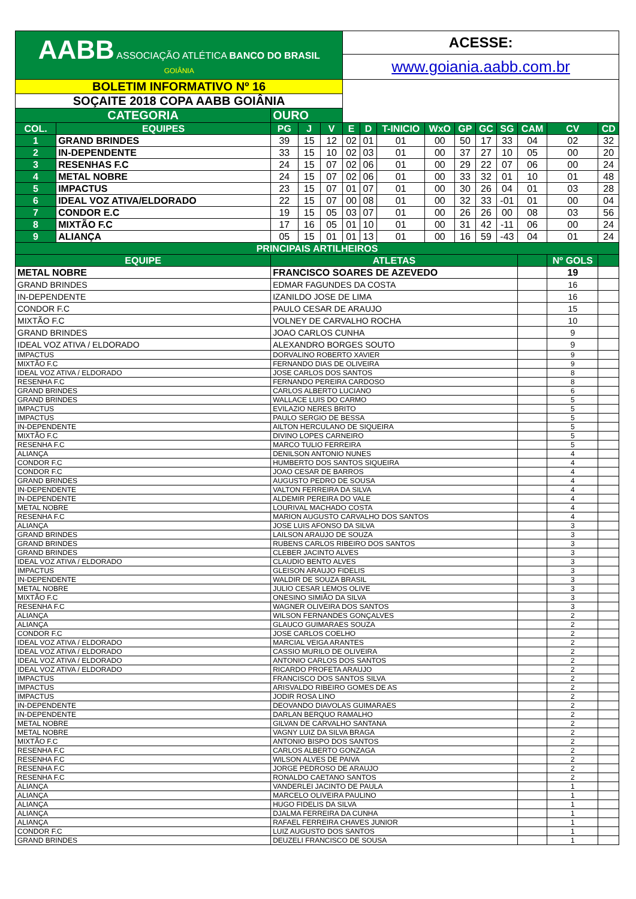| AABB ASSOCIAÇÃO ATLÉTICA BANCO DO BRASIL GOIÂNIA | | | | | ACESSE: | | | | | | | | | |
| | | | | | www.goiania.aabb.com.br | | | | | | | | | |
| BOLETIM INFORMATIVO Nº 16 | | | | | | | | | | | | | | |
| SOÇAITE 2018 COPA AABB GOIÂNIA | | | | | | | | | | | | | | |
| CATEGORIA | | OURO | | | | | | | | | | | | |
| COL. | EQUIPES | PG | J | V | E | D | T-INICIO | WxO | GP | GC | SG | CAM | CV | CD |
| 1 | GRAND BRINDES | 39 | 15 | 12 | 02 | 01 | 01 | 00 | 50 | 17 | 33 | 04 | 02 | 32 |
| 2 | IN-DEPENDENTE | 33 | 15 | 10 | 02 | 03 | 01 | 00 | 37 | 27 | 10 | 05 | 00 | 20 |
| 3 | RESENHAS F.C | 24 | 15 | 07 | 02 | 06 | 01 | 00 | 29 | 22 | 07 | 06 | 00 | 24 |
| 4 | METAL NOBRE | 24 | 15 | 07 | 02 | 06 | 01 | 00 | 33 | 32 | 01 | 10 | 01 | 48 |
| 5 | IMPACTUS | 23 | 15 | 07 | 01 | 07 | 01 | 00 | 30 | 26 | 04 | 01 | 03 | 28 |
| 6 | IDEAL VOZ ATIVA/ELDORADO | 22 | 15 | 07 | 00 | 08 | 01 | 00 | 32 | 33 | -01 | 01 | 00 | 04 |
| 7 | CONDOR E.C | 19 | 15 | 05 | 03 | 07 | 01 | 00 | 26 | 26 | 00 | 08 | 03 | 56 |
| 8 | MIXTÃO F.C | 17 | 16 | 05 | 01 | 10 | 01 | 00 | 31 | 42 | -11 | 06 | 00 | 24 |
| 9 | ALIANÇA | 05 | 15 | 01 | 01 | 13 | 01 | 00 | 16 | 59 | -43 | 04 | 01 | 24 |
| PRINCIPAIS ARTILHEIROS | | | | | | | | | | | | | | |
| EQUIPE | | ATLETAS | | | | | | | | | | | Nº GOLS | |
| METAL NOBRE | | FRANCISCO SOARES DE AZEVEDO | | | | | | | | | | | 19 | |
| GRAND BRINDES | | EDMAR FAGUNDES DA COSTA | | | | | | | | | | | 16 | |
| IN-DEPENDENTE | | IZANILDO JOSE DE LIMA | | | | | | | | | | | 16 | |
| CONDOR F.C | | PAULO CESAR DE ARAUJO | | | | | | | | | | | 15 | |
| MIXTÃO F.C | | VOLNEY DE CARVALHO ROCHA | | | | | | | | | | | 10 | |
| GRAND BRINDES | | JOAO CARLOS CUNHA | | | | | | | | | | | 9 | |
| IDEAL VOZ ATIVA / ELDORADO | | ALEXANDRO BORGES SOUTO | | | | | | | | | | | 9 | |
| IMPACTUS | | DORVALINO ROBERTO XAVIER | | | | | | | | | | | 9 | |
| MIXTÃO F.C | | FERNANDO DIAS DE OLIVEIRA | | | | | | | | | | | 9 | |
| IDEAL VOZ ATIVA / ELDORADO | | JOSE CARLOS DOS SANTOS | | | | | | | | | | | 8 | |
| RESENHA F.C | | FERNANDO PEREIRA CARDOSO | | | | | | | | | | | 8 | |
| GRAND BRINDES | | CARLOS ALBERTO LUCIANO | | | | | | | | | | | 6 | |
| GRAND BRINDES | | WALLACE LUIS DO CARMO | | | | | | | | | | | 5 | |
| IMPACTUS | | EVILAZIO NERES BRITO | | | | | | | | | | | 5 | |
| IMPACTUS | | PAULO SERGIO DE BESSA | | | | | | | | | | | 5 | |
| IN-DEPENDENTE | | AILTON HERCULANO DE SIQUEIRA | | | | | | | | | | | 5 | |
| MIXTÃO F.C | | DIVINO LOPES CARNEIRO | | | | | | | | | | | 5 | |
| RESENHA F.C | | MARCO TULIO FERREIRA | | | | | | | | | | | 5 | |
| ALIANÇA | | DENILSON ANTONIO NUNES | | | | | | | | | | | 4 | |
| CONDOR F.C | | HUMBERTO DOS SANTOS SIQUEIRA | | | | | | | | | | | 4 | |
| CONDOR F.C | | JOAO CESAR DE BARROS | | | | | | | | | | | 4 | |
| GRAND BRINDES | | AUGUSTO PEDRO DE SOUSA | | | | | | | | | | | 4 | |
| IN-DEPENDENTE | | VALTON FERREIRA DA SILVA | | | | | | | | | | | 4 | |
| IN-DEPENDENTE | | ALDEMIR PEREIRA DO VALE | | | | | | | | | | | 4 | |
| METAL NOBRE | | LOURIVAL MACHADO COSTA | | | | | | | | | | | 4 | |
| RESENHA F.C | | MARION AUGUSTO CARVALHO DOS SANTOS | | | | | | | | | | | 4 | |
| ALIANÇA | | JOSE LUIS AFONSO DA SILVA | | | | | | | | | | | 3 | |
| GRAND BRINDES | | LAILSON ARAUJO DE SOUZA | | | | | | | | | | | 3 | |
| GRAND BRINDES | | RUBENS CARLOS RIBEIRO DOS SANTOS | | | | | | | | | | | 3 | |
| GRAND BRINDES | | CLEBER JACINTO ALVES | | | | | | | | | | | 3 | |
| IDEAL VOZ ATIVA / ELDORADO | | CLAUDIO BENTO ALVES | | | | | | | | | | | 3 | |
| IMPACTUS | | GLEISON ARAUJO FIDELIS | | | | | | | | | | | 3 | |
| IN-DEPENDENTE | | WALDIR DE SOUZA BRASIL | | | | | | | | | | | 3 | |
| METAL NOBRE | | JULIO CESAR LEMOS OLIVE | | | | | | | | | | | 3 | |
| MIXTÃO F.C | | ONESINO SIMIÃO DA SILVA | | | | | | | | | | | 3 | |
| RESENHA F.C | | WAGNER OLIVEIRA DOS SANTOS | | | | | | | | | | | 3 | |
| ALIANÇA | | WILSON FERNANDES GONÇALVES | | | | | | | | | | | 2 | |
| ALIANÇA | | GLAUCO GUIMARAES SOUZA | | | | | | | | | | | 2 | |
| CONDOR F.C | | JOSE CARLOS COELHO | | | | | | | | | | | 2 | |
| IDEAL VOZ ATIVA / ELDORADO | | MARCIAL VEIGA ARANTES | | | | | | | | | | | 2 | |
| IDEAL VOZ ATIVA / ELDORADO | | CASSIO MURILO DE OLIVEIRA | | | | | | | | | | | 2 | |
| IDEAL VOZ ATIVA / ELDORADO | | ANTONIO CARLOS DOS SANTOS | | | | | | | | | | | 2 | |
| IDEAL VOZ ATIVA / ELDORADO | | RICARDO PROFETA ARAUJO | | | | | | | | | | | 2 | |
| IMPACTUS | | FRANCISCO DOS SANTOS SILVA | | | | | | | | | | | 2 | |
| IMPACTUS | | ARISVALDO RIBEIRO GOMES DE AS | | | | | | | | | | | 2 | |
| IMPACTUS | | JODIR ROSA LINO | | | | | | | | | | | 2 | |
| IN-DEPENDENTE | | DEOVANDO DIAVOLAS GUIMARAES | | | | | | | | | | | 2 | |
| IN-DEPENDENTE | | DARLAN BERQUO RAMALHO | | | | | | | | | | | 2 | |
| METAL NOBRE | | GILVAN DE CARVALHO SANTANA | | | | | | | | | | | 2 | |
| METAL NOBRE | | VAGNY LUIZ DA SILVA BRAGA | | | | | | | | | | | 2 | |
| MIXTÃO F.C | | ANTONIO BISPO DOS SANTOS | | | | | | | | | | | 2 | |
| RESENHA F.C | | CARLOS ALBERTO GONZAGA | | | | | | | | | | | 2 | |
| RESENHA F.C | | WILSON ALVES DE PAIVA | | | | | | | | | | | 2 | |
| RESENHA F.C | | JORGE PEDROSO DE ARAUJO | | | | | | | | | | | 2 | |
| RESENHA F.C | | RONALDO CAETANO SANTOS | | | | | | | | | | | 2 | |
| ALIANÇA | | VANDERLEI JACINTO DE PAULA | | | | | | | | | | | 1 | |
| ALIANÇA | | MARCELO OLIVEIRA PAULINO | | | | | | | | | | | 1 | |
| ALIANÇA | | HUGO FIDELIS DA SILVA | | | | | | | | | | | 1 | |
| ALIANÇA | | DJALMA FERREIRA DA CUNHA | | | | | | | | | | | 1 | |
| ALIANÇA | | RAFAEL FERREIRA CHAVES JUNIOR | | | | | | | | | | | 1 | |
| CONDOR F.C | | LUIZ AUGUSTO DOS SANTOS | | | | | | | | | | | 1 | |
| GRAND BRINDES | | DEUZELI FRANCISCO DE SOUSA | | | | | | | | | | | 1 | |